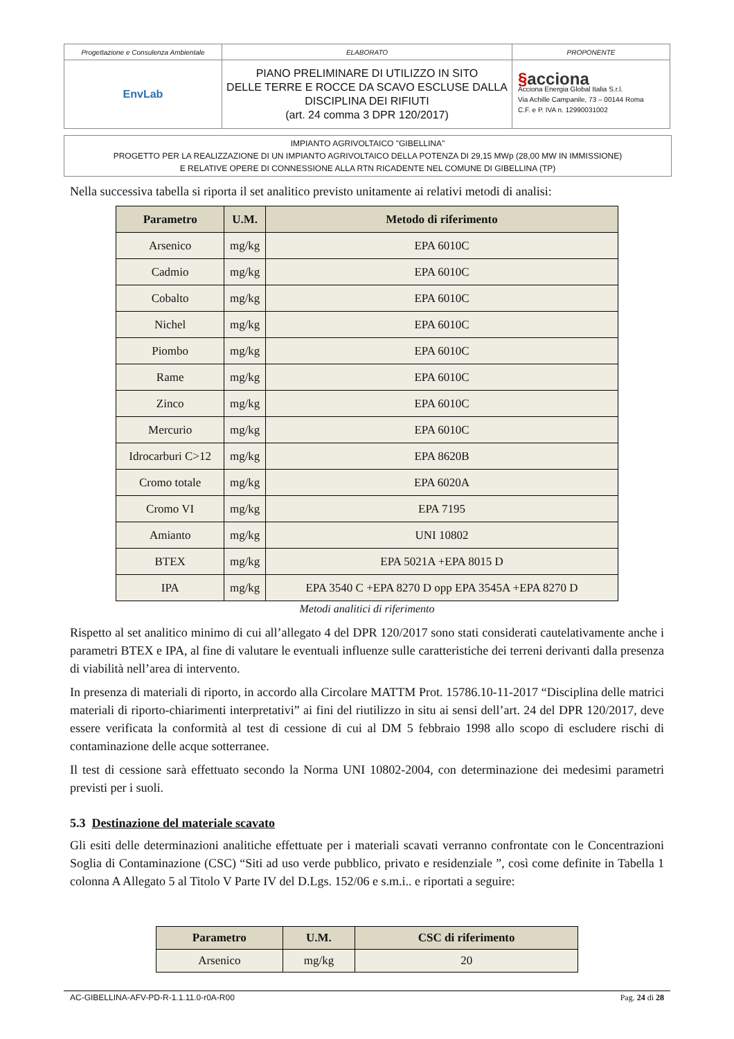| Progettazione e Consulenza Ambientale | ELABORATO | PROPONENTE |
| EnvLab | PIANO PRELIMINARE DI UTILIZZO IN SITO DELLE TERRE E ROCCE DA SCAVO ESCLUSE DALLA DISCIPLINA DEI RIFIUTI (art. 24 comma 3 DPR 120/2017) | § acciona Acciona Energia Global Italia S.r.l. Via Achille Campanile, 73 – 00144 Roma C.F. e P. IVA n. 12990031002 |
IMPIANTO AGRIVOLTAICO "GIBELLINA"
PROGETTO PER LA REALIZZAZIONE DI UN IMPIANTO AGRIVOLTAICO DELLA POTENZA DI 29,15 MWp (28,00 MW IN IMMISSIONE)
E RELATIVE OPERE DI CONNESSIONE ALLA RTN RICADENTE NEL COMUNE DI GIBELLINA (TP)
Nella successiva tabella si riporta il set analitico previsto unitamente ai relativi metodi di analisi:
| Parametro | U.M. | Metodo di riferimento |
| --- | --- | --- |
| Arsenico | mg/kg | EPA 6010C |
| Cadmio | mg/kg | EPA 6010C |
| Cobalto | mg/kg | EPA 6010C |
| Nichel | mg/kg | EPA 6010C |
| Piombo | mg/kg | EPA 6010C |
| Rame | mg/kg | EPA 6010C |
| Zinco | mg/kg | EPA 6010C |
| Mercurio | mg/kg | EPA 6010C |
| Idrocarburi C>12 | mg/kg | EPA 8620B |
| Cromo totale | mg/kg | EPA 6020A |
| Cromo VI | mg/kg | EPA 7195 |
| Amianto | mg/kg | UNI 10802 |
| BTEX | mg/kg | EPA 5021A +EPA 8015 D |
| IPA | mg/kg | EPA 3540 C +EPA 8270 D opp EPA 3545A +EPA 8270 D |
Metodi analitici di riferimento
Rispetto al set analitico minimo di cui all’allegato 4 del DPR 120/2017 sono stati considerati cautelativamente anche i parametri BTEX e IPA, al fine di valutare le eventuali influenze sulle caratteristiche dei terreni derivanti dalla presenza di viabilità nell’area di intervento.
In presenza di materiali di riporto, in accordo alla Circolare MATTM Prot. 15786.10-11-2017 “Disciplina delle matrici materiali di riporto-chiarimenti interpretativi” ai fini del riutilizzo in situ ai sensi dell’art. 24 del DPR 120/2017, deve essere verificata la conformità al test di cessione di cui al DM 5 febbraio 1998 allo scopo di escludere rischi di contaminazione delle acque sotterranee.
Il test di cessione sarà effettuato secondo la Norma UNI 10802-2004, con determinazione dei medesimi parametri previsti per i suoli.
5.3 Destinazione del materiale scavato
Gli esiti delle determinazioni analitiche effettuate per i materiali scavati verranno confrontate con le Concentrazioni Soglia di Contaminazione (CSC) “Siti ad uso verde pubblico, privato e residenziale ”, così come definite in Tabella 1 colonna A Allegato 5 al Titolo V Parte IV del D.Lgs. 152/06 e s.m.i.. e riportati a seguire:
| Parametro | U.M. | CSC di riferimento |
| --- | --- | --- |
| Arsenico | mg/kg | 20 |
AC-GIBELLINA-AFV-PD-R-1.1.11.0-r0A-R00 Pag. 24 di 28